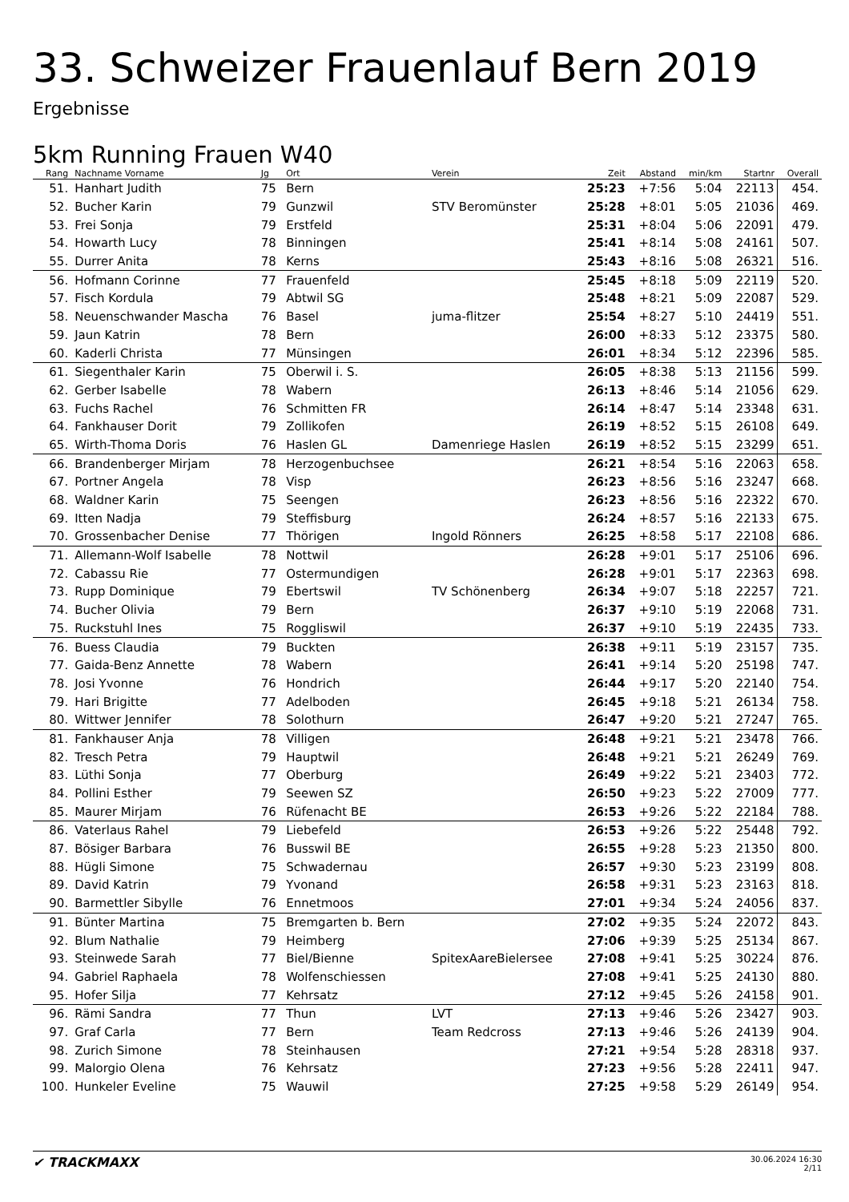33. Schweizer Frauenlauf Bern 2019
Ergebnisse
5km Running Frauen W40
| Rang | Nachname Vorname | Jg | Ort | Verein | Zeit | Abstand | min/km | Startnr | Overall |
| --- | --- | --- | --- | --- | --- | --- | --- | --- | --- |
| 51. | Hanhart Judith | 75 | Bern | | 25:23 | +7:56 | 5:04 | 22113 | 454. |
| 52. | Bucher Karin | 79 | Gunzwil | STV Beromünster | 25:28 | +8:01 | 5:05 | 21036 | 469. |
| 53. | Frei Sonja | 79 | Erstfeld | | 25:31 | +8:04 | 5:06 | 22091 | 479. |
| 54. | Howarth Lucy | 78 | Binningen | | 25:41 | +8:14 | 5:08 | 24161 | 507. |
| 55. | Durrer Anita | 78 | Kerns | | 25:43 | +8:16 | 5:08 | 26321 | 516. |
| 56. | Hofmann Corinne | 77 | Frauenfeld | | 25:45 | +8:18 | 5:09 | 22119 | 520. |
| 57. | Fisch Kordula | 79 | Abtwil SG | | 25:48 | +8:21 | 5:09 | 22087 | 529. |
| 58. | Neuenschwander Mascha | 76 | Basel | juma-flitzer | 25:54 | +8:27 | 5:10 | 24419 | 551. |
| 59. | Jaun Katrin | 78 | Bern | | 26:00 | +8:33 | 5:12 | 23375 | 580. |
| 60. | Kaderli Christa | 77 | Münsingen | | 26:01 | +8:34 | 5:12 | 22396 | 585. |
| 61. | Siegenthaler Karin | 75 | Oberwil i. S. | | 26:05 | +8:38 | 5:13 | 21156 | 599. |
| 62. | Gerber Isabelle | 78 | Wabern | | 26:13 | +8:46 | 5:14 | 21056 | 629. |
| 63. | Fuchs Rachel | 76 | Schmitten FR | | 26:14 | +8:47 | 5:14 | 23348 | 631. |
| 64. | Fankhauser Dorit | 79 | Zollikofen | | 26:19 | +8:52 | 5:15 | 26108 | 649. |
| 65. | Wirth-Thoma Doris | 76 | Haslen GL | Damenriege Haslen | 26:19 | +8:52 | 5:15 | 23299 | 651. |
| 66. | Brandenberger Mirjam | 78 | Herzogenbuchsee | | 26:21 | +8:54 | 5:16 | 22063 | 658. |
| 67. | Portner Angela | 78 | Visp | | 26:23 | +8:56 | 5:16 | 23247 | 668. |
| 68. | Waldner Karin | 75 | Seengen | | 26:23 | +8:56 | 5:16 | 22322 | 670. |
| 69. | Itten Nadja | 79 | Steffisburg | | 26:24 | +8:57 | 5:16 | 22133 | 675. |
| 70. | Grossenbacher Denise | 77 | Thörigen | Ingold Rönners | 26:25 | +8:58 | 5:17 | 22108 | 686. |
| 71. | Allemann-Wolf Isabelle | 78 | Nottwil | | 26:28 | +9:01 | 5:17 | 25106 | 696. |
| 72. | Cabassu Rie | 77 | Ostermundigen | | 26:28 | +9:01 | 5:17 | 22363 | 698. |
| 73. | Rupp Dominique | 79 | Ebertswil | TV Schönenberg | 26:34 | +9:07 | 5:18 | 22257 | 721. |
| 74. | Bucher Olivia | 79 | Bern | | 26:37 | +9:10 | 5:19 | 22068 | 731. |
| 75. | Ruckstuhl Ines | 75 | Roggliswil | | 26:37 | +9:10 | 5:19 | 22435 | 733. |
| 76. | Buess Claudia | 79 | Buckten | | 26:38 | +9:11 | 5:19 | 23157 | 735. |
| 77. | Gaida-Benz Annette | 78 | Wabern | | 26:41 | +9:14 | 5:20 | 25198 | 747. |
| 78. | Josi Yvonne | 76 | Hondrich | | 26:44 | +9:17 | 5:20 | 22140 | 754. |
| 79. | Hari Brigitte | 77 | Adelboden | | 26:45 | +9:18 | 5:21 | 26134 | 758. |
| 80. | Wittwer Jennifer | 78 | Solothurn | | 26:47 | +9:20 | 5:21 | 27247 | 765. |
| 81. | Fankhauser Anja | 78 | Villigen | | 26:48 | +9:21 | 5:21 | 23478 | 766. |
| 82. | Tresch Petra | 79 | Hauptwil | | 26:48 | +9:21 | 5:21 | 26249 | 769. |
| 83. | Lüthi Sonja | 77 | Oberburg | | 26:49 | +9:22 | 5:21 | 23403 | 772. |
| 84. | Pollini Esther | 79 | Seewen SZ | | 26:50 | +9:23 | 5:22 | 27009 | 777. |
| 85. | Maurer Mirjam | 76 | Rüfenacht BE | | 26:53 | +9:26 | 5:22 | 22184 | 788. |
| 86. | Vaterlaus Rahel | 79 | Liebefeld | | 26:53 | +9:26 | 5:22 | 25448 | 792. |
| 87. | Bösiger Barbara | 76 | Busswil BE | | 26:55 | +9:28 | 5:23 | 21350 | 800. |
| 88. | Hügli Simone | 75 | Schwadernau | | 26:57 | +9:30 | 5:23 | 23199 | 808. |
| 89. | David Katrin | 79 | Yvonand | | 26:58 | +9:31 | 5:23 | 23163 | 818. |
| 90. | Barmettler Sibylle | 76 | Ennetmoos | | 27:01 | +9:34 | 5:24 | 24056 | 837. |
| 91. | Bünter Martina | 75 | Bremgarten b. Bern | | 27:02 | +9:35 | 5:24 | 22072 | 843. |
| 92. | Blum Nathalie | 79 | Heimberg | | 27:06 | +9:39 | 5:25 | 25134 | 867. |
| 93. | Steinwede Sarah | 77 | Biel/Bienne | SpitexAareBielersee | 27:08 | +9:41 | 5:25 | 30224 | 876. |
| 94. | Gabriel Raphaela | 78 | Wolfenschiessen | | 27:08 | +9:41 | 5:25 | 24130 | 880. |
| 95. | Hofer Silja | 77 | Kehrsatz | | 27:12 | +9:45 | 5:26 | 24158 | 901. |
| 96. | Rämi Sandra | 77 | Thun | LVT | 27:13 | +9:46 | 5:26 | 23427 | 903. |
| 97. | Graf Carla | 77 | Bern | Team Redcross | 27:13 | +9:46 | 5:26 | 24139 | 904. |
| 98. | Zurich Simone | 78 | Steinhausen | | 27:21 | +9:54 | 5:28 | 28318 | 937. |
| 99. | Malorgio Olena | 76 | Kehrsatz | | 27:23 | +9:56 | 5:28 | 22411 | 947. |
| 100. | Hunkeler Eveline | 75 | Wauwil | | 27:25 | +9:58 | 5:29 | 26149 | 954. |
✔ TRACKMAXX
30.06.2024 16:30
2/11